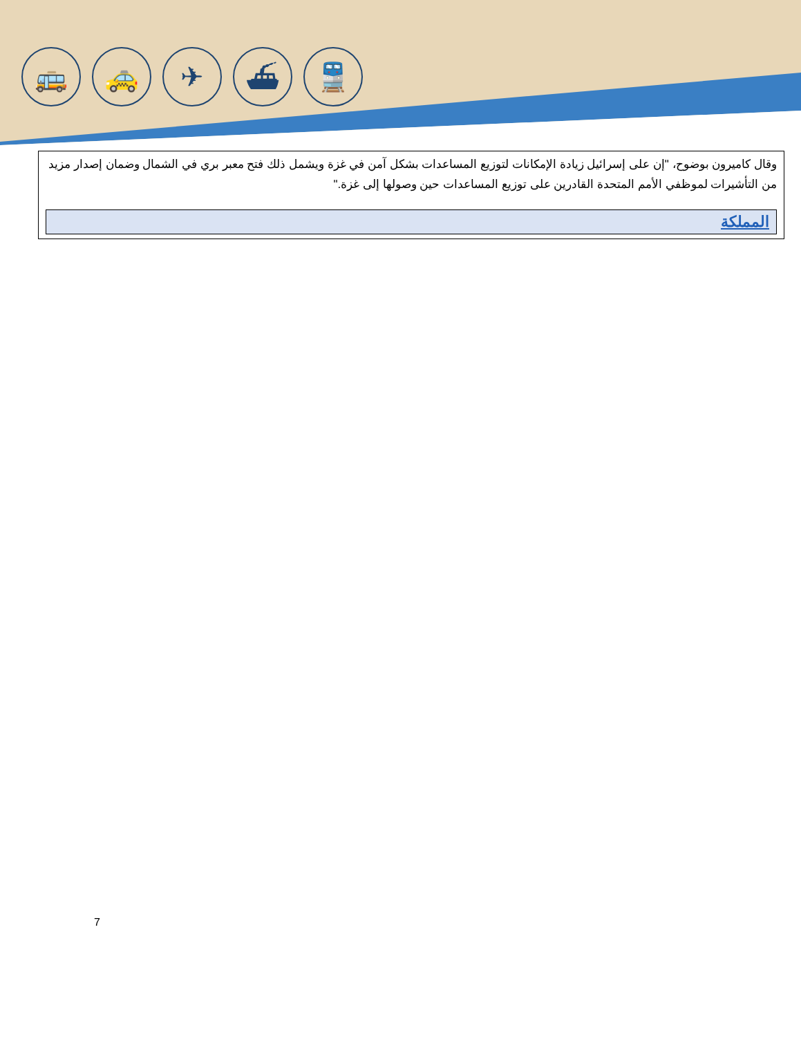🚌 🚕 ✈ ⛴ 🚆
وقال كاميرون بوضوح، "إن على إسرائيل زيادة الإمكانات لتوزيع المساعدات بشكل آمن في غزة ويشمل ذلك فتح معبر بري في الشمال وضمان إصدار مزيد من التأشيرات لموظفي الأمم المتحدة القادرين على توزيع المساعدات حين وصولها إلى غزة."
المملكة
7